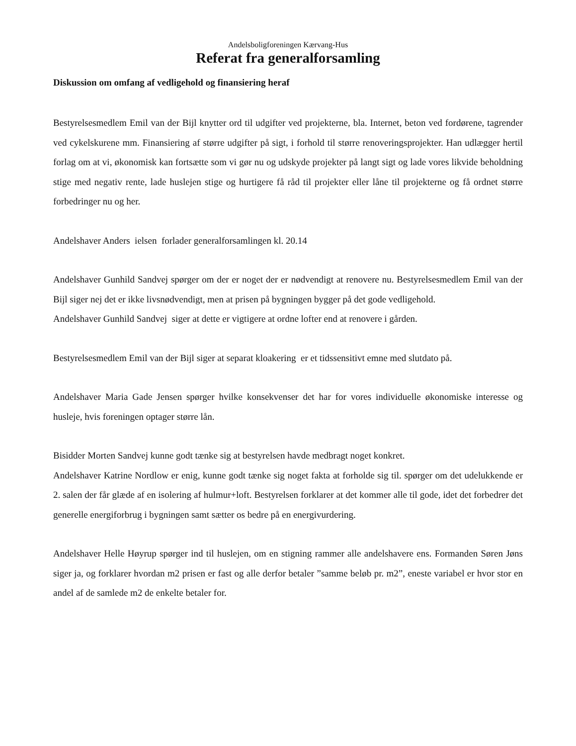Andelsboligforeningen Kærvang-Hus
Referat fra generalforsamling
Diskussion om omfang af vedligehold og finansiering heraf
Bestyrelsesmedlem Emil van der Bijl knytter ord til udgifter ved projekterne, bla. Internet, beton ved fordørene, tagrender ved cykelskurene mm. Finansiering af større udgifter på sigt, i forhold til større renoveringsprojekter. Han udlægger hertil forlag om at vi, økonomisk kan fortsætte som vi gør nu og udskyde projekter på langt sigt og lade vores likvide beholdning stige med negativ rente, lade huslejen stige og hurtigere få råd til projekter eller låne til projekterne og få ordnet større forbedringer nu og her.
Andelshaver Anders ielsen forlader generalforsamlingen kl. 20.14
Andelshaver Gunhild Sandvej spørger om der er noget der er nødvendigt at renovere nu. Bestyrelsesmedlem Emil van der Bijl siger nej det er ikke livsnødvendigt, men at prisen på bygningen bygger på det gode vedligehold.
Andelshaver Gunhild Sandvej siger at dette er vigtigere at ordne lofter end at renovere i gården.
Bestyrelsesmedlem Emil van der Bijl siger at separat kloakering er et tidssensitivt emne med slutdato på.
Andelshaver Maria Gade Jensen spørger hvilke konsekvenser det har for vores individuelle økonomiske interesse og husleje, hvis foreningen optager større lån.
Bisidder Morten Sandvej kunne godt tænke sig at bestyrelsen havde medbragt noget konkret.
Andelshaver Katrine Nordlow er enig, kunne godt tænke sig noget fakta at forholde sig til. spørger om det udelukkende er 2. salen der får glæde af en isolering af hulmur+loft. Bestyrelsen forklarer at det kommer alle til gode, idet det forbedrer det generelle energiforbrug i bygningen samt sætter os bedre på en energivurdering.
Andelshaver Helle Høyrup spørger ind til huslejen, om en stigning rammer alle andelshavere ens. Formanden Søren Jøns siger ja, og forklarer hvordan m2 prisen er fast og alle derfor betaler ”samme beløb pr. m2”, eneste variabel er hvor stor en andel af de samlede m2 de enkelte betaler for.